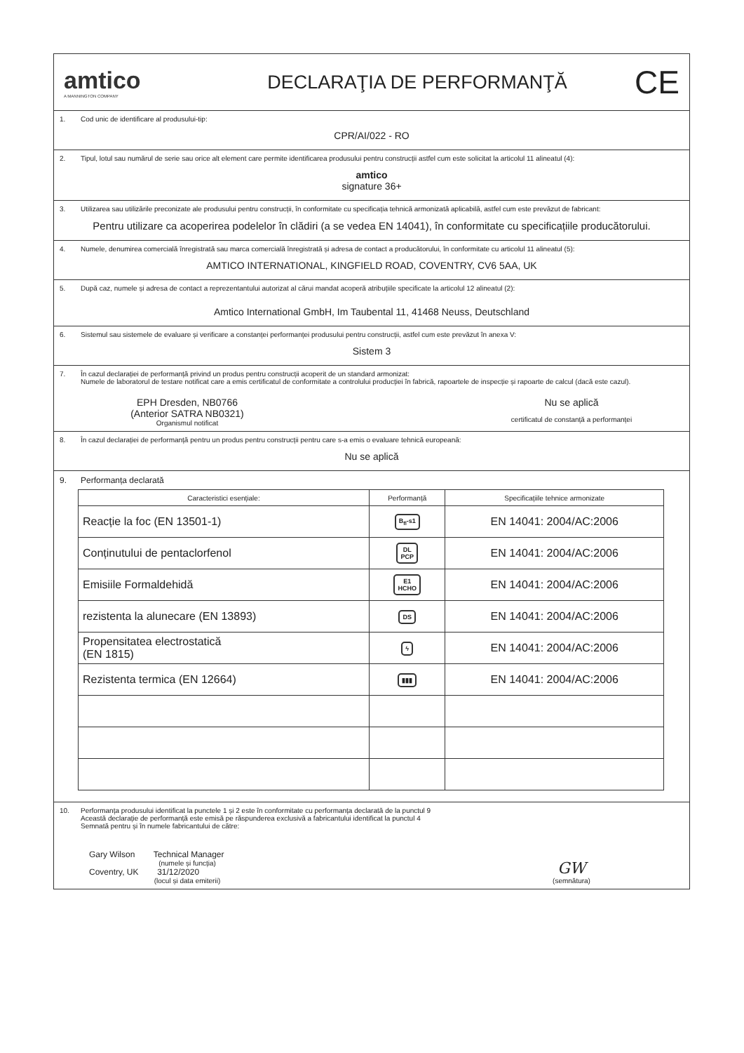amtico
A MANNINGTON COMPANY
DECLARAŢIA DE PERFORMANŢĂ
CE
1. Cod unic de identificare al produsului-tip:
CPR/AI/022 - RO
2. Tipul, lotul sau numărul de serie sau orice alt element care permite identificarea produsului pentru construcții astfel cum este solicitat la articolul 11 alineatul (4):
amtico
signature 36+
3. Utilizarea sau utilizările preconizate ale produsului pentru construcții, în conformitate cu specificația tehnică armonizată aplicabilă, astfel cum este prevăzut de fabricant:
Pentru utilizare ca acoperirea podelelor în clădiri (a se vedea EN 14041), în conformitate cu specificațiile producătorului.
4. Numele, denumirea comercială înregistrată sau marca comercială înregistrată și adresa de contact a producătorului, în conformitate cu articolul 11 alineatul (5):
AMTICO INTERNATIONAL, KINGFIELD ROAD, COVENTRY, CV6 5AA, UK
5. După caz, numele și adresa de contact a reprezentantului autorizat al cărui mandat acoperă atribuțiile specificate la articolul 12 alineatul (2):
Amtico International GmbH, Im Taubental 11, 41468 Neuss, Deutschland
6. Sistemul sau sistemele de evaluare și verificare a constanței performanței produsului pentru construcții, astfel cum este prevăzut în anexa V:
Sistem 3
7. În cazul declarației de performanță privind un produs pentru construcții acoperit de un standard armonizat:
Numele de laboratorul de testare notificat care a emis certificatul de conformitate a controlului producției în fabrică, rapoartele de inspecție și rapoarte de calcul (dacă este cazul).
EPH Dresden, NB0766
(Anterior SATRA NB0321)
Organismul notificat
Nu se aplică
certificatul de constanță a performanței
8. În cazul declarației de performanță pentru un produs pentru construcții pentru care s-a emis o evaluare tehnică europeană:
Nu se aplică
9. Performanța declarată
| Caracteristici esențiale: | Performanță | Specificațiile tehnice armonizate |
| --- | --- | --- |
| Reacție la foc (EN 13501-1) | B<sub>fl</sub>-s1 | EN 14041: 2004/AC:2006 |
| Conținutului de pentaclorfenol | DL PCP | EN 14041: 2004/AC:2006 |
| Emisiile Formaldehidă | E1 HCHO | EN 14041: 2004/AC:2006 |
| rezistenta la alunecare (EN 13893) | DS | EN 14041: 2004/AC:2006 |
| Propensitatea electrostatică (EN 1815) | ϟ | EN 14041: 2004/AC:2006 |
| Rezistenta termica (EN 12664) | ▮▮▮ | EN 14041: 2004/AC:2006 |
10. Performanța produsului identificat la punctele 1 și 2 este în conformitate cu performanța declarată de la punctul 9
Această declarație de performanță este emisă pe răspunderea exclusivă a fabricantului identificat la punctul 4
Semnată pentru și în numele fabricantului de către:
Gary Wilson Technical Manager
(numele și funcția)
Coventry, UK 31/12/2020
(locul și data emiterii)
GW
(semnătura)